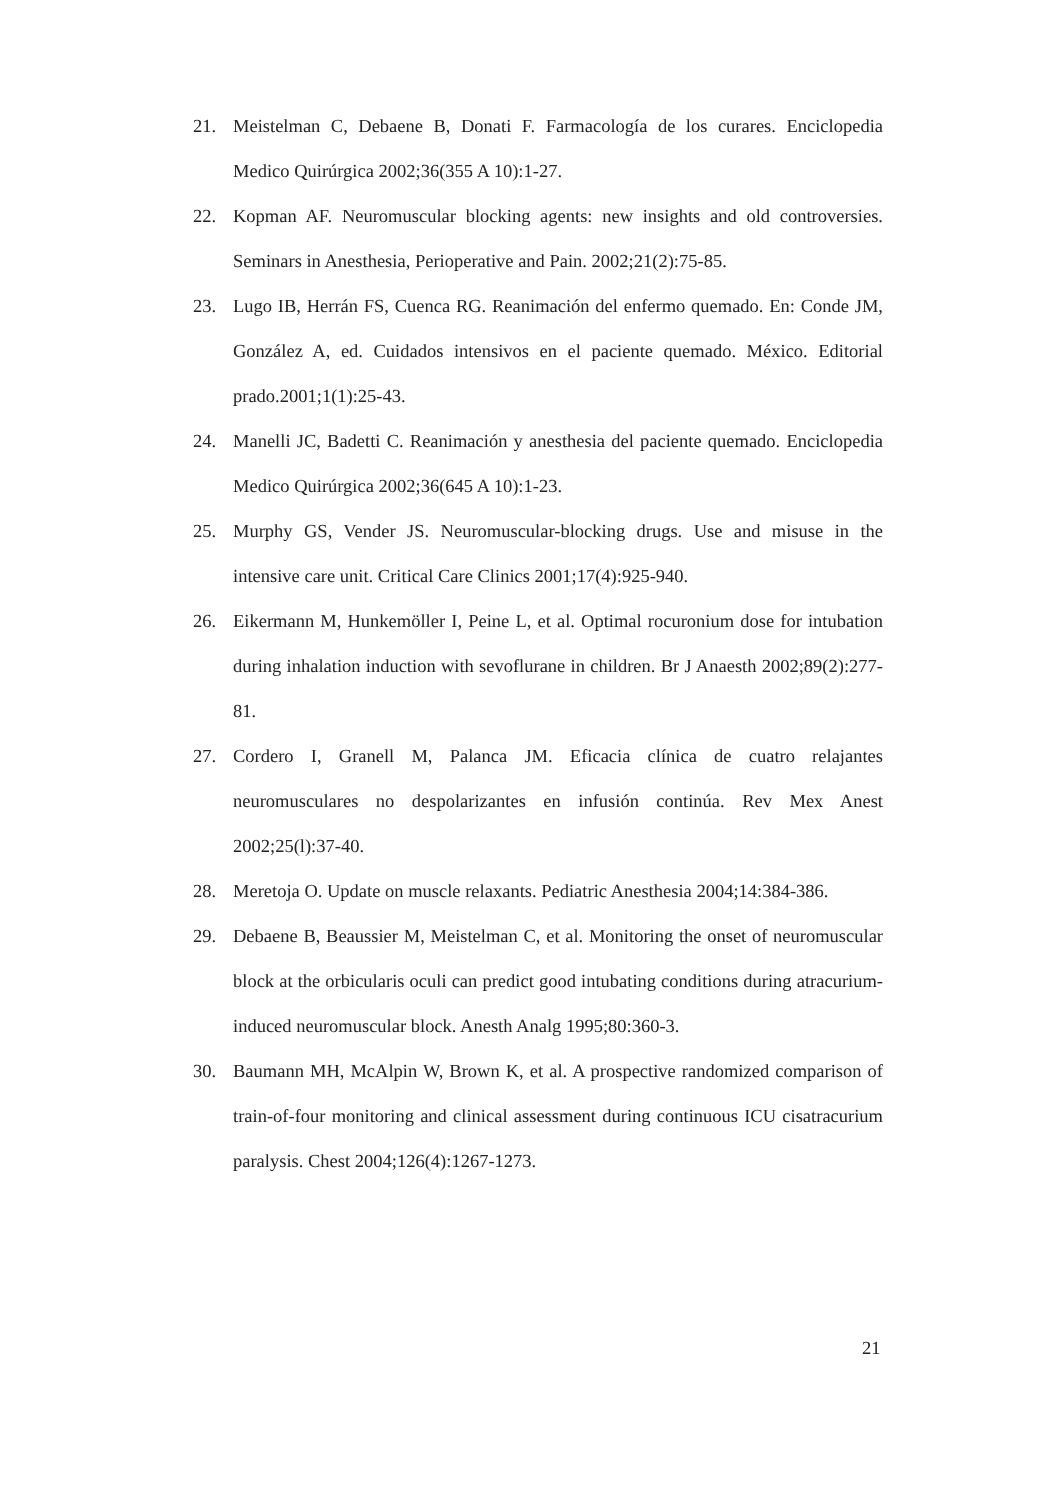21. Meistelman C, Debaene B, Donati F. Farmacología de los curares. Enciclopedia Medico Quirúrgica 2002;36(355 A 10):1-27.
22. Kopman AF. Neuromuscular blocking agents: new insights and old controversies. Seminars in Anesthesia, Perioperative and Pain. 2002;21(2):75-85.
23. Lugo IB, Herrán FS, Cuenca RG. Reanimación del enfermo quemado. En: Conde JM, González A, ed. Cuidados intensivos en el paciente quemado. México. Editorial prado.2001;1(1):25-43.
24. Manelli JC, Badetti C. Reanimación y anesthesia del paciente quemado. Enciclopedia Medico Quirúrgica 2002;36(645 A 10):1-23.
25. Murphy GS, Vender JS. Neuromuscular-blocking drugs. Use and misuse in the intensive care unit. Critical Care Clinics 2001;17(4):925-940.
26. Eikermann M, Hunkemöller I, Peine L, et al. Optimal rocuronium dose for intubation during inhalation induction with sevoflurane in children. Br J Anaesth 2002;89(2):277-81.
27. Cordero I, Granell M, Palanca JM. Eficacia clínica de cuatro relajantes neuromusculares no despolarizantes en infusión continúa. Rev Mex Anest 2002;25(l):37-40.
28. Meretoja O. Update on muscle relaxants. Pediatric Anesthesia 2004;14:384-386.
29. Debaene B, Beaussier M, Meistelman C, et al. Monitoring the onset of neuromuscular block at the orbicularis oculi can predict good intubating conditions during atracurium-induced neuromuscular block. Anesth Analg 1995;80:360-3.
30. Baumann MH, McAlpin W, Brown K, et al. A prospective randomized comparison of train-of-four monitoring and clinical assessment during continuous ICU cisatracurium paralysis. Chest 2004;126(4):1267-1273.
21